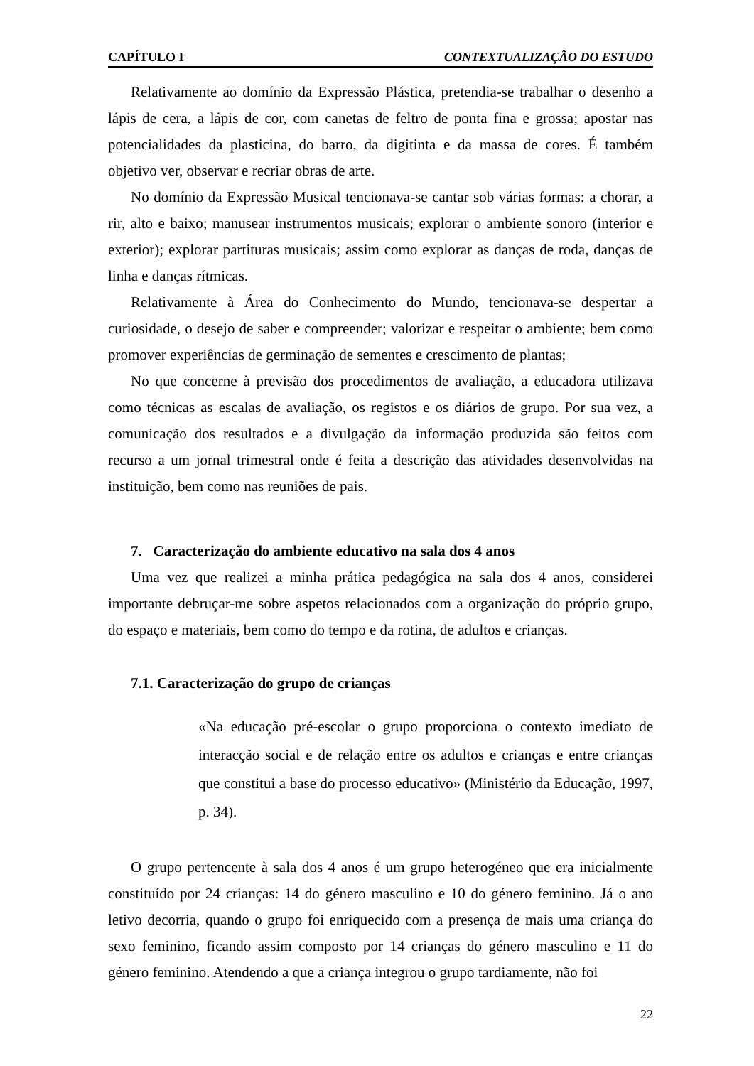CAPÍTULO I CONTEXTUALIZAÇÃO DO ESTUDO
Relativamente ao domínio da Expressão Plástica, pretendia-se trabalhar o desenho a lápis de cera, a lápis de cor, com canetas de feltro de ponta fina e grossa; apostar nas potencialidades da plasticina, do barro, da digitinta e da massa de cores. É também objetivo ver, observar e recriar obras de arte.
No domínio da Expressão Musical tencionava-se cantar sob várias formas: a chorar, a rir, alto e baixo; manusear instrumentos musicais; explorar o ambiente sonoro (interior e exterior); explorar partituras musicais; assim como explorar as danças de roda, danças de linha e danças rítmicas.
Relativamente à Área do Conhecimento do Mundo, tencionava-se despertar a curiosidade, o desejo de saber e compreender; valorizar e respeitar o ambiente; bem como promover experiências de germinação de sementes e crescimento de plantas;
No que concerne à previsão dos procedimentos de avaliação, a educadora utilizava como técnicas as escalas de avaliação, os registos e os diários de grupo. Por sua vez, a comunicação dos resultados e a divulgação da informação produzida são feitos com recurso a um jornal trimestral onde é feita a descrição das atividades desenvolvidas na instituição, bem como nas reuniões de pais.
7. Caracterização do ambiente educativo na sala dos 4 anos
Uma vez que realizei a minha prática pedagógica na sala dos 4 anos, considerei importante debruçar-me sobre aspetos relacionados com a organização do próprio grupo, do espaço e materiais, bem como do tempo e da rotina, de adultos e crianças.
7.1. Caracterização do grupo de crianças
«Na educação pré-escolar o grupo proporciona o contexto imediato de interacção social e de relação entre os adultos e crianças e entre crianças que constitui a base do processo educativo» (Ministério da Educação, 1997, p. 34).
O grupo pertencente à sala dos 4 anos é um grupo heterogéneo que era inicialmente constituído por 24 crianças: 14 do género masculino e 10 do género feminino. Já o ano letivo decorria, quando o grupo foi enriquecido com a presença de mais uma criança do sexo feminino, ficando assim composto por 14 crianças do género masculino e 11 do género feminino. Atendendo a que a criança integrou o grupo tardiamente, não foi
22